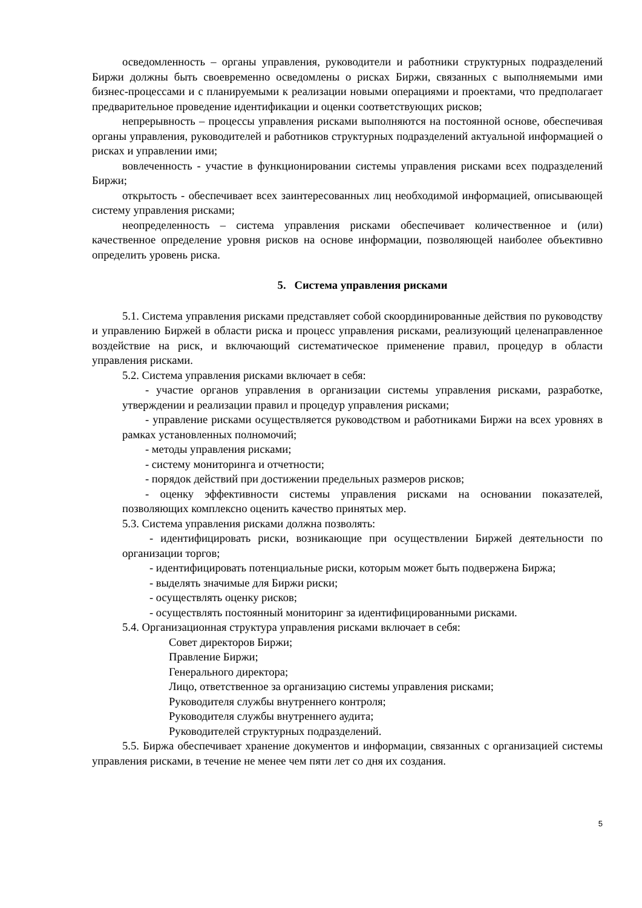осведомленность – органы управления, руководители и работники структурных подразделений Биржи должны быть своевременно осведомлены о рисках Биржи, связанных с выполняемыми ими бизнес-процессами и с планируемыми к реализации новыми операциями и проектами, что предполагает предварительное проведение идентификации и оценки соответствующих рисков;
непрерывность – процессы управления рисками выполняются на постоянной основе, обеспечивая органы управления, руководителей и работников структурных подразделений актуальной информацией о рисках и управлении ими;
вовлеченность - участие в функционировании системы управления рисками всех подразделений Биржи;
открытость - обеспечивает всех заинтересованных лиц необходимой информацией, описывающей систему управления рисками;
неопределенность – система управления рисками обеспечивает количественное и (или) качественное определение уровня рисков на основе информации, позволяющей наиболее объективно определить уровень риска.
5. Система управления рисками
5.1. Система управления рисками представляет собой скоординированные действия по руководству и управлению Биржей в области риска и процесс управления рисками, реализующий целенаправленное воздействие на риск, и включающий систематическое применение правил, процедур в области управления рисками.
5.2. Система управления рисками включает в себя:
- участие органов управления в организации системы управления рисками, разработке, утверждении и реализации правил и процедур управления рисками;
- управление рисками осуществляется руководством и работниками Биржи на всех уровнях в рамках установленных полномочий;
- методы управления рисками;
- систему мониторинга и отчетности;
- порядок действий при достижении предельных размеров рисков;
- оценку эффективности системы управления рисками на основании показателей, позволяющих комплексно оценить качество принятых мер.
5.3. Система управления рисками должна позволять:
- идентифицировать риски, возникающие при осуществлении Биржей деятельности по организации торгов;
- идентифицировать потенциальные риски, которым может быть подвержена Биржа;
- выделять значимые для Биржи риски;
- осуществлять оценку рисков;
- осуществлять постоянный мониторинг за идентифицированными рисками.
5.4. Организационная структура управления рисками включает в себя:
Совет директоров Биржи;
Правление Биржи;
Генерального директора;
Лицо, ответственное за организацию системы управления рисками;
Руководителя службы внутреннего контроля;
Руководителя службы внутреннего аудита;
Руководителей структурных подразделений.
5.5. Биржа обеспечивает хранение документов и информации, связанных с организацией системы управления рисками, в течение не менее чем пяти лет со дня их создания.
5